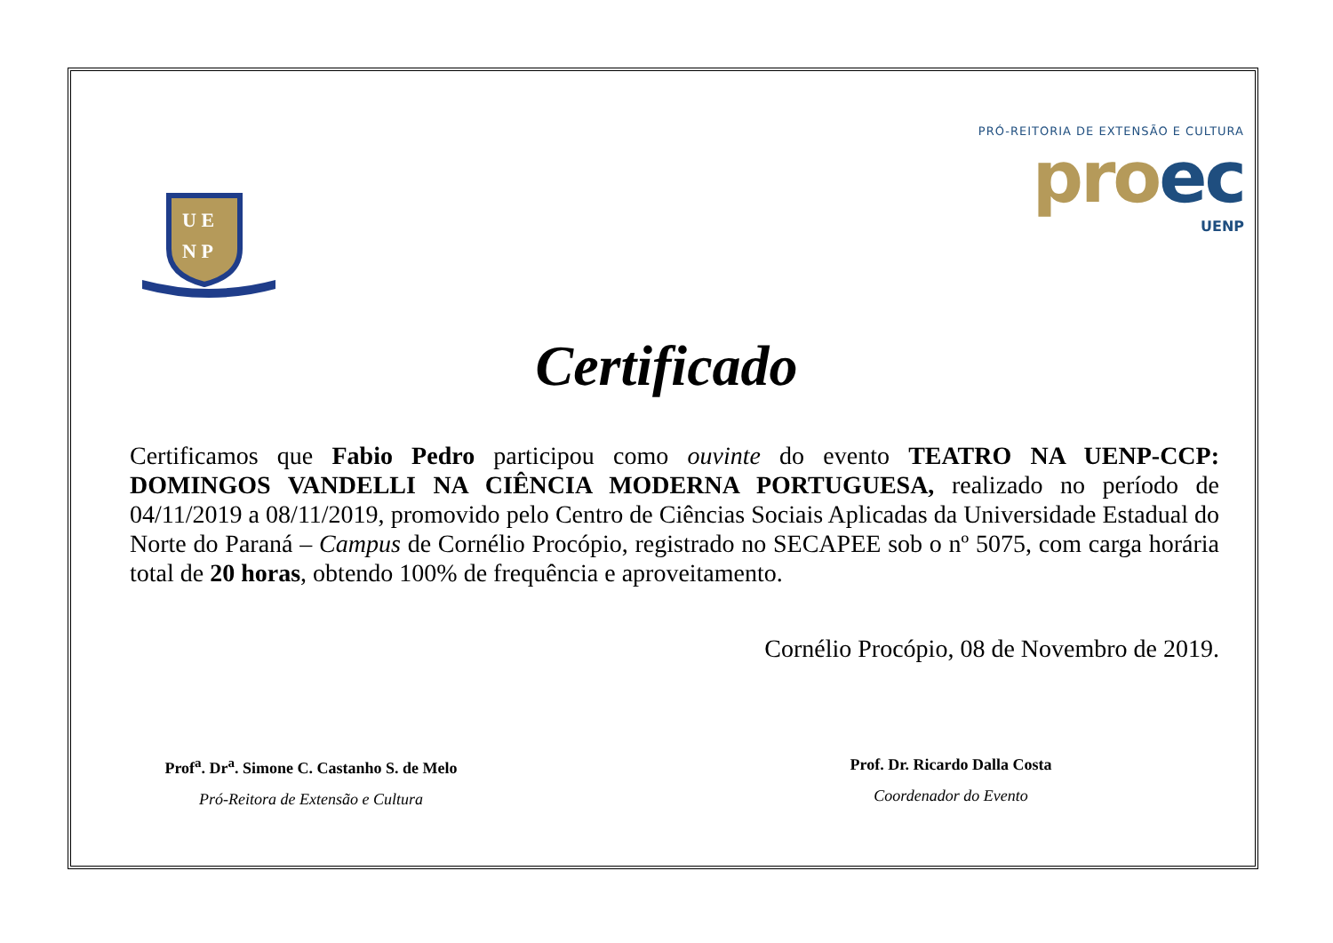U E
N P
PRÓ-REITORIA DE EXTENSÃO E CULTURA
proec
UENP
Certificado
Certificamos que Fabio Pedro participou como ouvinte do evento TEATRO NA UENP-CCP: DOMINGOS VANDELLI NA CIÊNCIA MODERNA PORTUGUESA, realizado no período de 04/11/2019 a 08/11/2019, promovido pelo Centro de Ciências Sociais Aplicadas da Universidade Estadual do Norte do Paraná – Campus de Cornélio Procópio, registrado no SECAPEE sob o nº 5075, com carga horária total de 20 horas, obtendo 100% de frequência e aproveitamento.
Cornélio Procópio, 08 de Novembro de 2019.
Prof<sup>a</sup>. Dr<sup>a</sup>. Simone C. Castanho S. de Melo
Pró-Reitora de Extensão e Cultura
Prof. Dr. Ricardo Dalla Costa
Coordenador do Evento